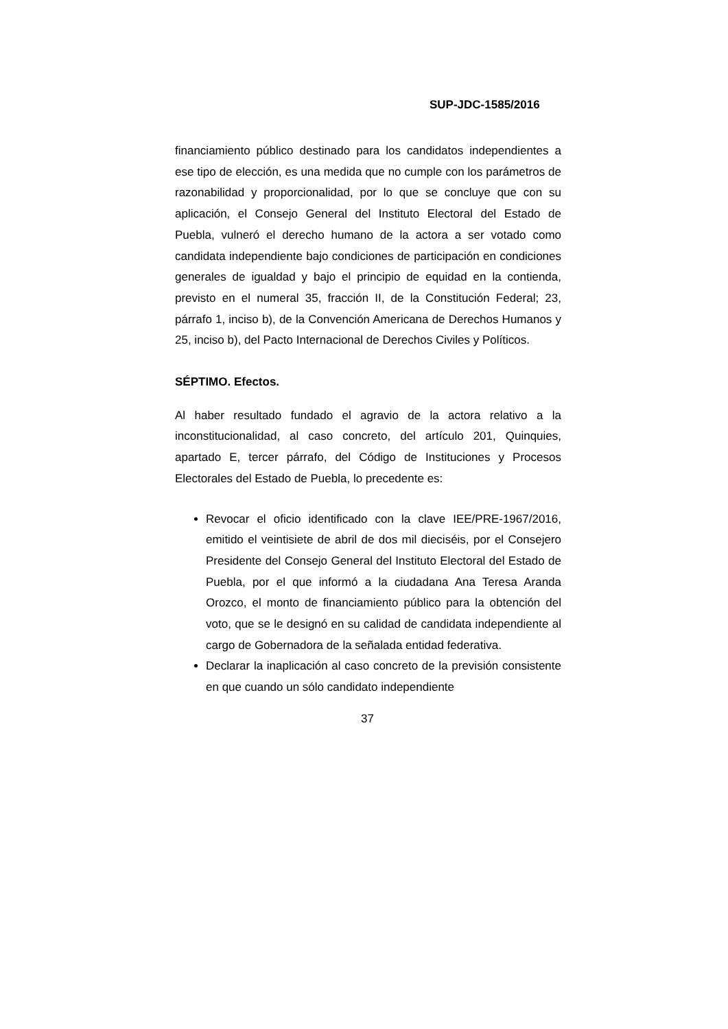SUP-JDC-1585/2016
financiamiento público destinado para los candidatos independientes a ese tipo de elección, es una medida que no cumple con los parámetros de razonabilidad y proporcionalidad, por lo que se concluye que con su aplicación, el Consejo General del Instituto Electoral del Estado de Puebla, vulneró el derecho humano de la actora a ser votado como candidata independiente bajo condiciones de participación en condiciones generales de igualdad y bajo el principio de equidad en la contienda, previsto en el numeral 35, fracción II, de la Constitución Federal; 23, párrafo 1, inciso b), de la Convención Americana de Derechos Humanos y 25, inciso b), del Pacto Internacional de Derechos Civiles y Políticos.
SÉPTIMO. Efectos.
Al haber resultado fundado el agravio de la actora relativo a la inconstitucionalidad, al caso concreto, del artículo 201, Quinquies, apartado E, tercer párrafo, del Código de Instituciones y Procesos Electorales del Estado de Puebla, lo precedente es:
Revocar el oficio identificado con la clave IEE/PRE-1967/2016, emitido el veintisiete de abril de dos mil dieciséis, por el Consejero Presidente del Consejo General del Instituto Electoral del Estado de Puebla, por el que informó a la ciudadana Ana Teresa Aranda Orozco, el monto de financiamiento público para la obtención del voto, que se le designó en su calidad de candidata independiente al cargo de Gobernadora de la señalada entidad federativa.
Declarar la inaplicación al caso concreto de la previsión consistente en que cuando un sólo candidato independiente
37